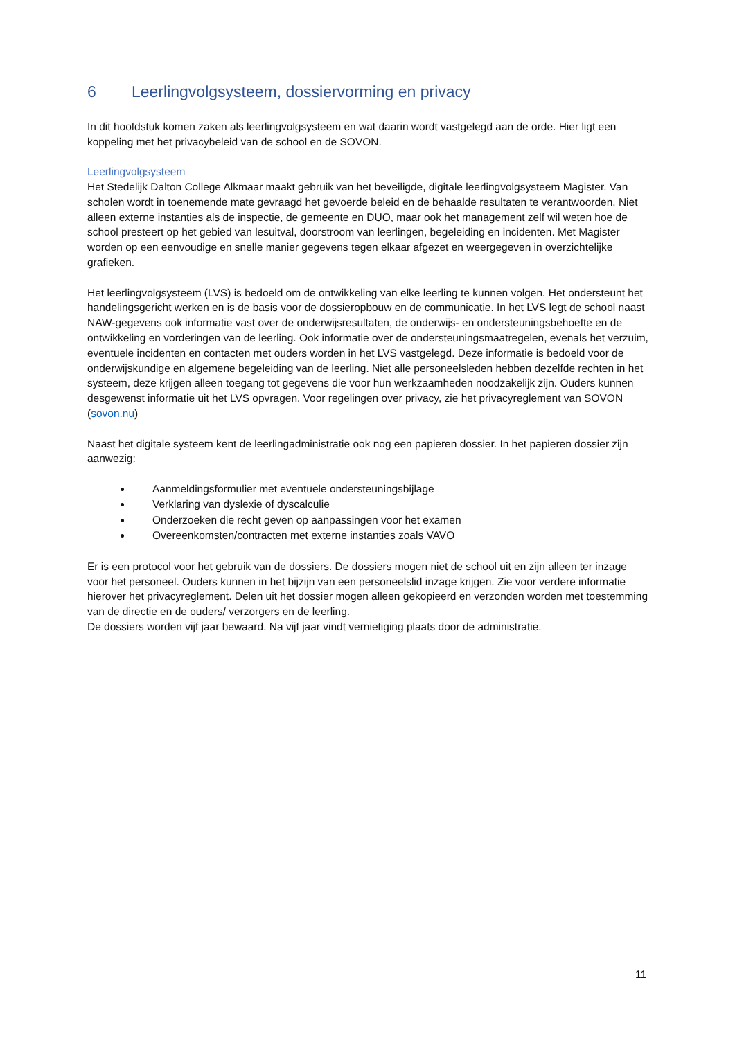6 Leerlingvolgsysteem, dossiervorming en privacy
In dit hoofdstuk komen zaken als leerlingvolgsysteem en wat daarin wordt vastgelegd aan de orde. Hier ligt een koppeling met het privacybeleid van de school en de SOVON.
Leerlingvolgsysteem
Het Stedelijk Dalton College Alkmaar maakt gebruik van het beveiligde, digitale leerlingvolgsysteem Magister. Van scholen wordt in toenemende mate gevraagd het gevoerde beleid en de behaalde resultaten te verantwoorden. Niet alleen externe instanties als de inspectie, de gemeente en DUO, maar ook het management zelf wil weten hoe de school presteert op het gebied van lesuitval, doorstroom van leerlingen, begeleiding en incidenten. Met Magister worden op een eenvoudige en snelle manier gegevens tegen elkaar afgezet en weergegeven in overzichtelijke grafieken.
Het leerlingvolgsysteem (LVS) is bedoeld om de ontwikkeling van elke leerling te kunnen volgen. Het ondersteunt het handelingsgericht werken en is de basis voor de dossieropbouw en de communicatie. In het LVS legt de school naast NAW-gegevens ook informatie vast over de onderwijsresultaten, de onderwijs- en ondersteuningsbehoefte en de ontwikkeling en vorderingen van de leerling. Ook informatie over de ondersteuningsmaatregelen, evenals het verzuim, eventuele incidenten en contacten met ouders worden in het LVS vastgelegd. Deze informatie is bedoeld voor de onderwijskundige en algemene begeleiding van de leerling. Niet alle personeelsleden hebben dezelfde rechten in het systeem, deze krijgen alleen toegang tot gegevens die voor hun werkzaamheden noodzakelijk zijn. Ouders kunnen desgewenst informatie uit het LVS opvragen. Voor regelingen over privacy, zie het privacyreglement van SOVON (sovon.nu)
Naast het digitale systeem kent de leerlingadministratie ook nog een papieren dossier. In het papieren dossier zijn aanwezig:
Aanmeldingsformulier met eventuele ondersteuningsbijlage
Verklaring van dyslexie of dyscalculie
Onderzoeken die recht geven op aanpassingen voor het examen
Overeenkomsten/contracten met externe instanties zoals VAVO
Er is een protocol voor het gebruik van de dossiers. De dossiers mogen niet de school uit en zijn alleen ter inzage voor het personeel. Ouders kunnen in het bijzijn van een personeelslid inzage krijgen. Zie voor verdere informatie hierover het privacyreglement. Delen uit het dossier mogen alleen gekopieerd en verzonden worden met toestemming van de directie en de ouders/ verzorgers en de leerling.
De dossiers worden vijf jaar bewaard. Na vijf jaar vindt vernietiging plaats door de administratie.
11